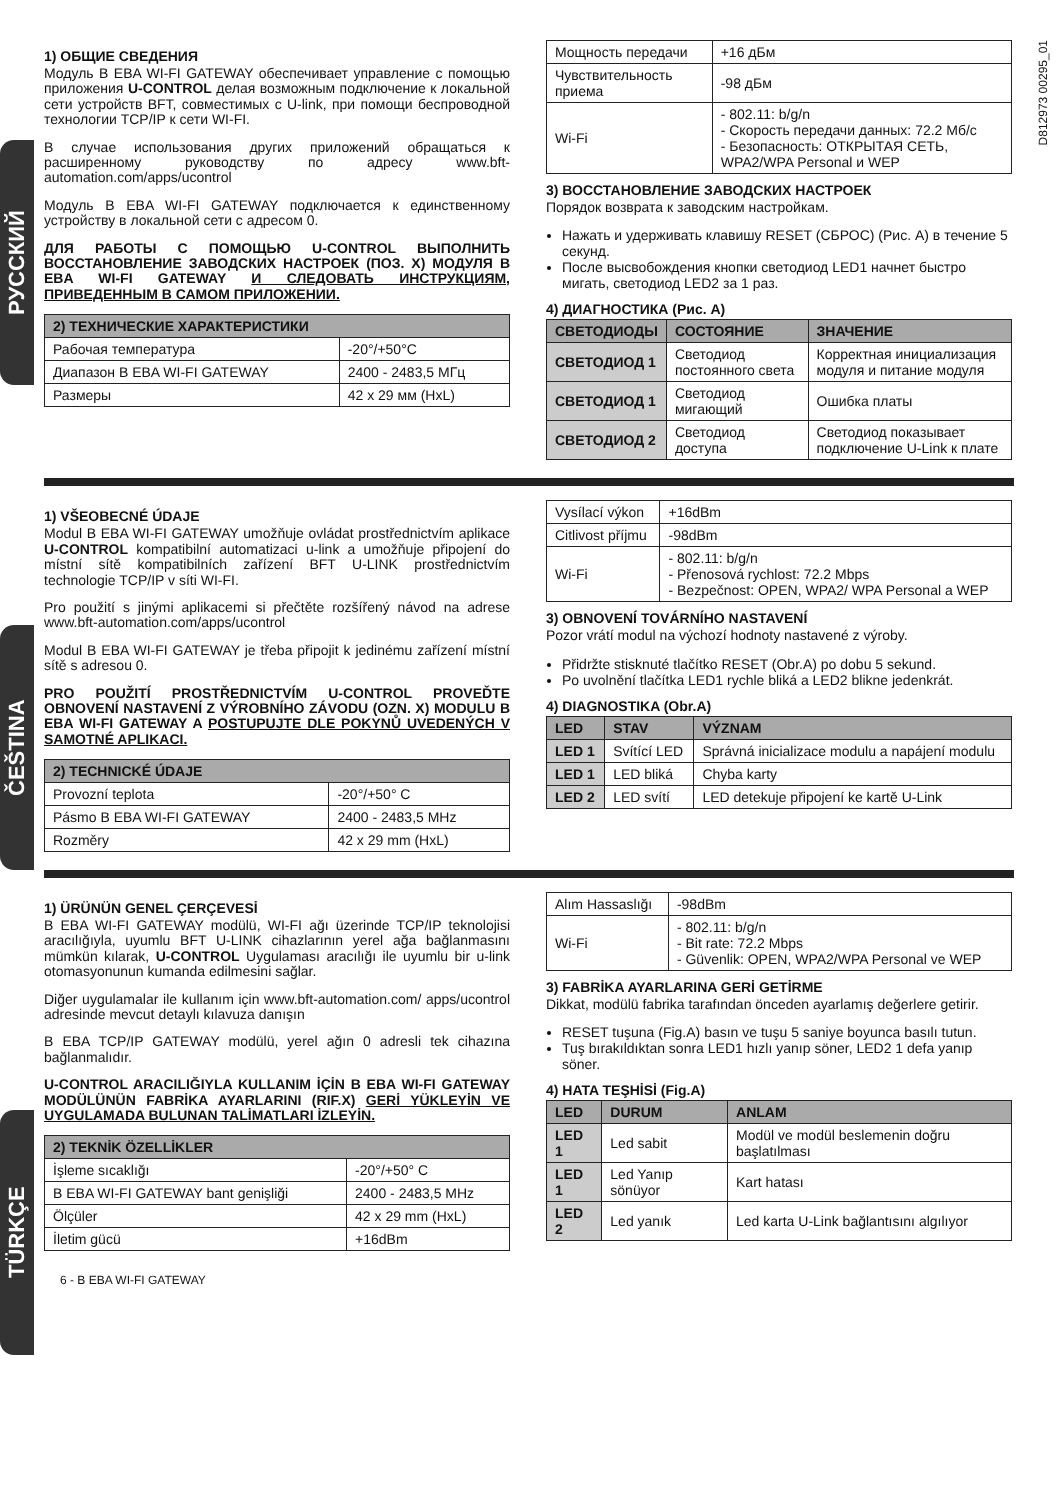D812973 00295_01
РУССКИЙ
ČEŠTINA
TÜRKÇE
1) ОБЩИЕ СВЕДЕНИЯ
Модуль B EBA WI-FI GATEWAY обеспечивает управление с помощью приложения U-CONTROL делая возможным подключение к локальной сети устройств BFT, совместимых с U-link, при помощи беспроводной технологии TCP/IP к сети WI-FI.
В случае использования других приложений обращаться к расширенному руководству по адресу www.bft-automation.com/apps/ucontrol
Модуль B EBA WI-FI GATEWAY подключается к единственному устройству в локальной сети с адресом 0.
ДЛЯ РАБОТЫ С ПОМОЩЬЮ U-CONTROL ВЫПОЛНИТЬ ВОССТАНОВЛЕНИЕ ЗАВОДСКИХ НАСТРОЕК (ПОЗ. X) МОДУЛЯ B EBA WI-FI GATEWAY И СЛЕДОВАТЬ ИНСТРУКЦИЯМ, ПРИВЕДЕННЫМ В САМОМ ПРИЛОЖЕНИИ.
| 2) ТЕХНИЧЕСКИЕ ХАРАКТЕРИСТИКИ | |
| --- | --- |
| Рабочая температура | -20°/+50°C |
| Диапазон B EBA WI-FI GATEWAY | 2400 - 2483,5 МГц |
| Размеры | 42 x 29 мм (HxL) |
| Мощность передачи | +16 дБм |
| Чувствительность приема | -98 дБм |
| Wi-Fi | - 802.11: b/g/n - Скорость передачи данных: 72.2 Мб/с - Безопасность: ОТКРЫТАЯ СЕТЬ, WPA2/WPA Personal и WEP |
3) ВОССТАНОВЛЕНИЕ ЗАВОДСКИХ НАСТРОЕК
Порядок возврата к заводским настройкам.
Нажать и удерживать клавишу RESET (СБРОС) (Рис. A) в течение 5 секунд.
После высвобождения кнопки светодиод LED1 начнет быстро мигать, светодиод LED2 за 1 раз.
4) ДИАГНОСТИКА (Рис. A)
| СВЕТОДИОДЫ | СОСТОЯНИЕ | ЗНАЧЕНИЕ |
| --- | --- | --- |
| СВЕТОДИОД 1 | Светодиод постоянного света | Корректная инициализация модуля и питание модуля |
| СВЕТОДИОД 1 | Светодиод мигающий | Ошибка платы |
| СВЕТОДИОД 2 | Светодиод доступа | Светодиод показывает подключение U-Link к плате |
1) VŠEOBECNÉ ÚDAJE
Modul B EBA WI-FI GATEWAY umožňuje ovládat prostřednictvím aplikace U-CONTROL kompatibilní automatizaci u-link a umožňuje připojení do místní sítě kompatibilních zařízení BFT U-LINK prostřednictvím technologie TCP/IP v síti WI-FI.
Pro použití s jinými aplikacemi si přečtěte rozšířený návod na adrese www.bft-automation.com/apps/ucontrol
Modul B EBA WI-FI GATEWAY je třeba připojit k jedinému zařízení místní sítě s adresou 0.
PRO POUŽITÍ PROSTŘEDNICTVÍM U-CONTROL PROVEĎTE OBNOVENÍ NASTAVENÍ Z VÝROBNÍHO ZÁVODU (OZN. X) MODULU B EBA WI-FI GATEWAY A POSTUPUJTE DLE POKYNŮ UVEDENÝCH V SAMOTNÉ APLIKACI.
| 2) TECHNICKÉ ÚDAJE | |
| --- | --- |
| Provozní teplota | -20°/+50° C |
| Pásmo B EBA WI-FI GATEWAY | 2400 - 2483,5 MHz |
| Rozměry | 42 x 29 mm (HxL) |
| Vysílací výkon | +16dBm |
| Citlivost příjmu | -98dBm |
| Wi-Fi | - 802.11: b/g/n - Přenosová rychlost: 72.2 Mbps - Bezpečnost: OPEN, WPA2/ WPA Personal a WEP |
3) OBNOVENÍ TOVÁRNÍHO NASTAVENÍ
Pozor vrátí modul na výchozí hodnoty nastavené z výroby.
Přidržte stisknuté tlačítko RESET (Obr.A) po dobu 5 sekund.
Po uvolnění tlačítka LED1 rychle bliká a LED2 blikne jedenkrát.
4) DIAGNOSTIKA (Obr.A)
| LED | STAV | VÝZNAM |
| --- | --- | --- |
| LED 1 | Svítící LED | Správná inicializace modulu a napájení modulu |
| LED 1 | LED bliká | Chyba karty |
| LED 2 | LED svítí | LED detekuje připojení ke kartě U-Link |
1) ÜRÜNÜN GENEL ÇERÇEVESİ
B EBA WI-FI GATEWAY modülü, WI-FI ağı üzerinde TCP/IP teknolojisi aracılığıyla, uyumlu BFT U-LINK cihazlarının yerel ağa bağlanmasını mümkün kılarak, U-CONTROL Uygulaması aracılığı ile uyumlu bir u-link otomasyonunun kumanda edilmesini sağlar.
Diğer uygulamalar ile kullanım için www.bft-automation.com/ apps/ucontrol adresinde mevcut detaylı kılavuza danışın
B EBA TCP/IP GATEWAY modülü, yerel ağın 0 adresli tek cihazına bağlanmalıdır.
U-CONTROL ARACILIĞIYLA KULLANIM İÇİN B EBA WI-FI GATEWAY MODÜLÜNÜN FABRİKA AYARLARINI (RIF.X) GERİ YÜKLEYİN VE UYGULAMADA BULUNAN TALİMATLARI İZLEYİN.
| 2) TEKNİK ÖZELLİKLER | |
| --- | --- |
| İşleme sıcaklığı | -20°/+50° C |
| B EBA WI-FI GATEWAY bant genişliği | 2400 - 2483,5 MHz |
| Ölçüler | 42 x 29 mm (HxL) |
| İletim gücü | +16dBm |
| Alım Hassaslığı | -98dBm |
| Wi-Fi | - 802.11: b/g/n - Bit rate: 72.2 Mbps - Güvenlik: OPEN, WPA2/WPA Personal ve WEP |
3) FABRİKA AYARLARINA GERİ GETİRME
Dikkat, modülü fabrika tarafından önceden ayarlamış değerlere getirir.
RESET tuşuna (Fig.A) basın ve tuşu 5 saniye boyunca basılı tutun.
Tuş bırakıldıktan sonra LED1 hızlı yanıp söner, LED2 1 defa yanıp söner.
4) HATA TEŞHİSİ (Fig.A)
| LED | DURUM | ANLAM |
| --- | --- | --- |
| LED 1 | Led sabit | Modül ve modül beslemenin doğru başlatılması |
| LED 1 | Led Yanıp sönüyor | Kart hatası |
| LED 2 | Led yanık | Led karta U-Link bağlantısını algılıyor |
6 - B EBA WI-FI GATEWAY